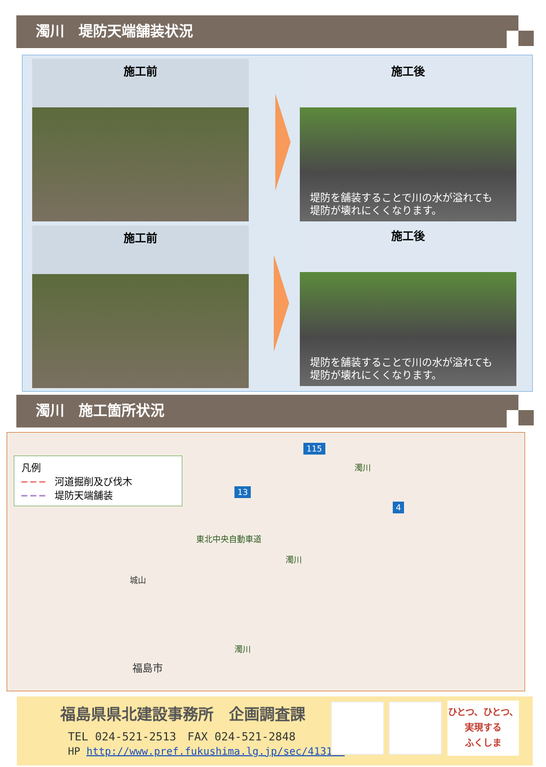濁川　堤防天端舗装状況
施工前
施工後
堤防を舗装することで川の水が溢れても
堤防が壊れにくくなります。
施工前
施工後
堤防を舗装することで川の水が溢れても
堤防が壊れにくくなります。
濁川　施工箇所状況
凡例
━ ━ ━　河道掘削及び伐木
━ ━ ━　堤防天端舗装
115
13
4
濁川
東北中央自動車道
濁川
濁川
城山
福島市
福島県県北建設事務所　企画調査課
TEL 024-521-2513　FAX 024-521-2848
HP http://www.pref.fukushima.lg.jp/sec/41310a
ひとつ、ひとつ、
実現する
ふくしま